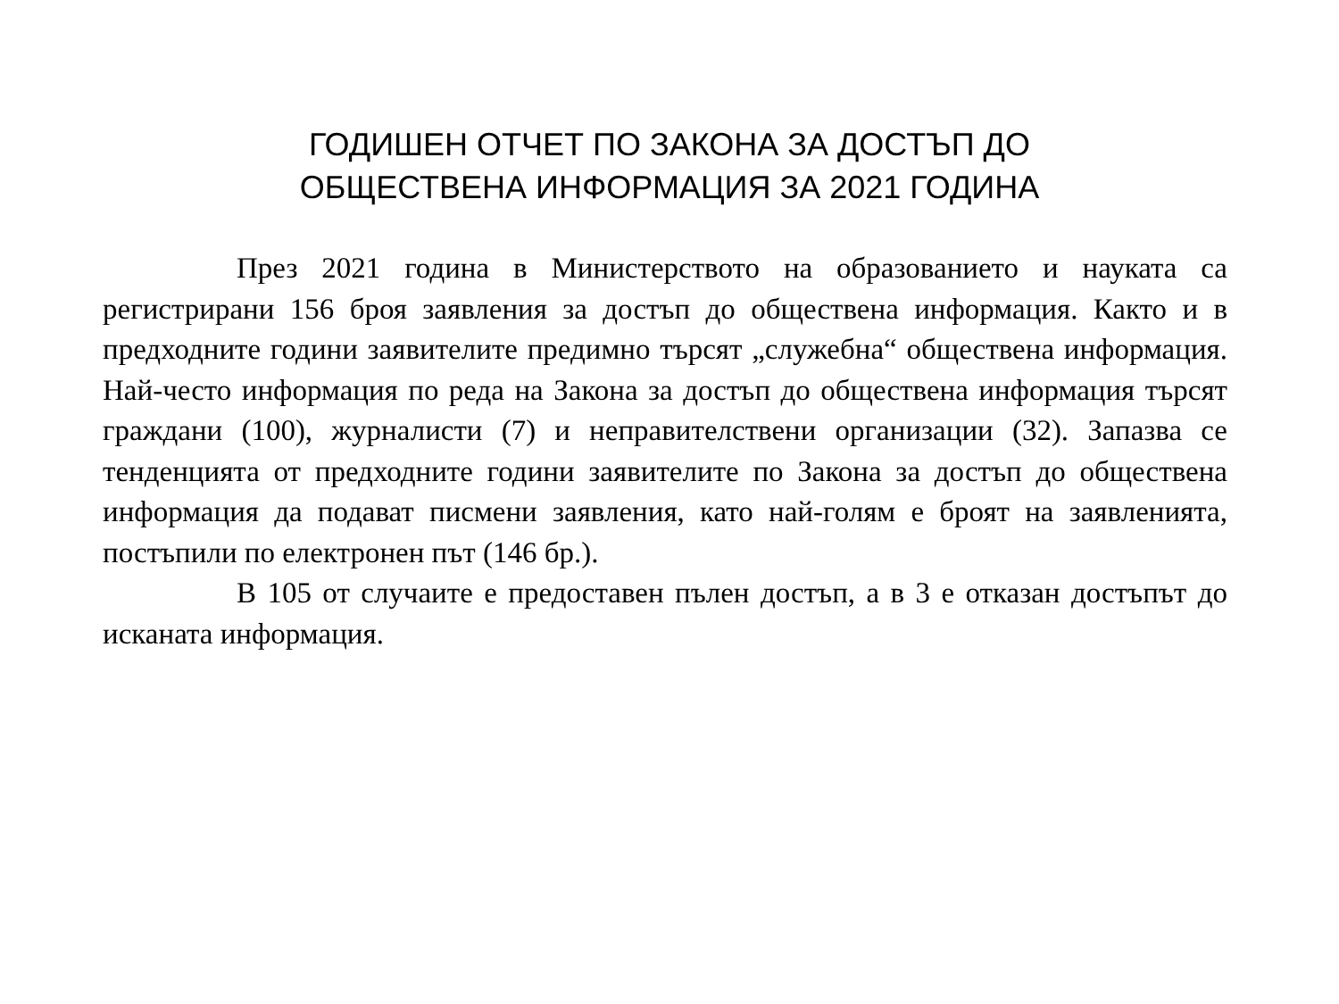ГОДИШЕН ОТЧЕТ ПО ЗАКОНА ЗА ДОСТЪП ДО
ОБЩЕСТВЕНА ИНФОРМАЦИЯ ЗА 2021 ГОДИНА
През 2021 година в Министерството на образованието и науката са регистрирани 156 броя заявления за достъп до обществена информация. Както и в предходните години заявителите предимно търсят „служебна“ обществена информация. Най-често информация по реда на Закона за достъп до обществена информация търсят граждани (100), журналисти (7) и неправителствени организации (32). Запазва се тенденцията от предходните години заявителите по Закона за достъп до обществена информация да подават писмени заявления, като най-голям е броят на заявленията, постъпили по електронен път (146 бр.).
В 105 от случаите е предоставен пълен достъп, а в 3 е отказан достъпът до исканата информация.